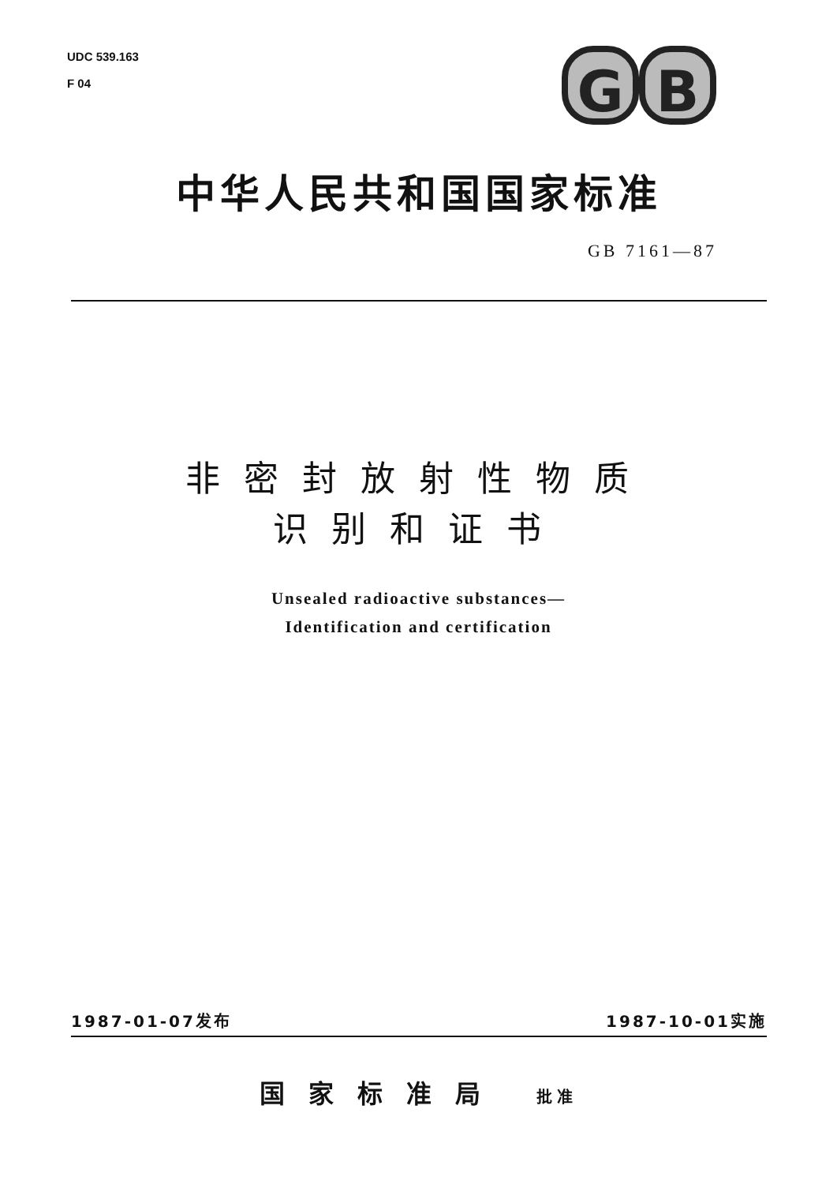UDC 539.163
F 04
G B
中华人民共和国国家标准
GB 7161—87
非密封放射性物质
识别和证书
Unsealed radioactive substances—
Identification and certification
1987-01-07发布 1987-10-01实施
国家标准局 批准